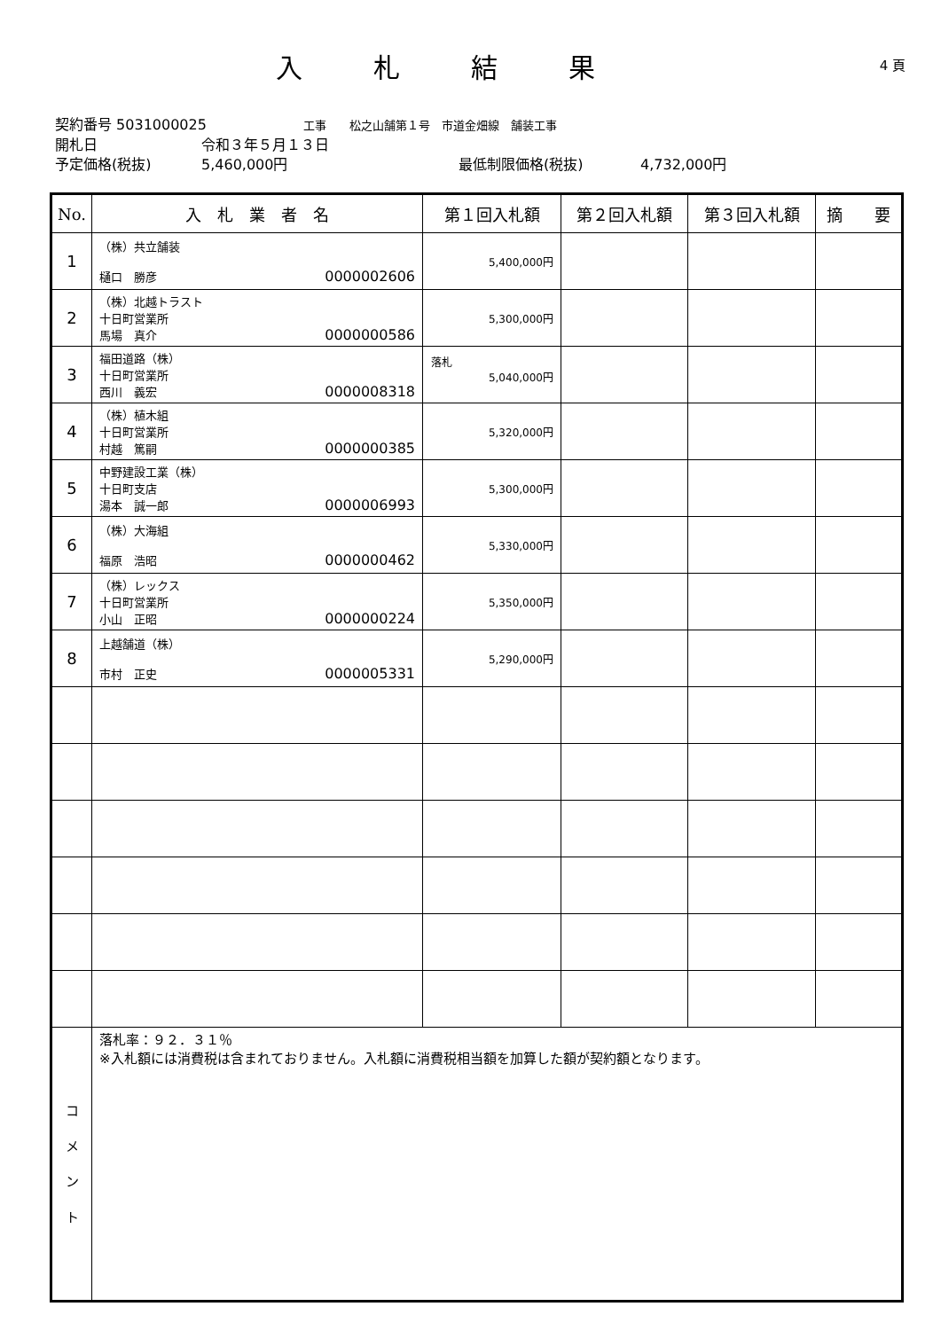入札結果
4 頁
契約番号 5031000025 工事　　松之山舗第１号　市道金畑線　舗装工事
開札日 令和３年５月１３日
予定価格(税抜) 5,460,000円 最低制限価格(税抜) 4,732,000円
| No. | 入 札 業 者 名 | 第１回入札額 | 第２回入札額 | 第３回入札額 | 摘 要 |
| --- | --- | --- | --- | --- | --- |
| 1 | （株）共立舗装 樋口 勝彦 0000002606 | 5,400,000円 | | | |
| 2 | （株）北越トラスト 十日町営業所 馬場 真介 0000000586 | 5,300,000円 | | | |
| 3 | 福田道路（株） 十日町営業所 西川 義宏 0000008318 | 落札 5,040,000円 | | | |
| 4 | （株）植木組 十日町営業所 村越 篤嗣 0000000385 | 5,320,000円 | | | |
| 5 | 中野建設工業（株） 十日町支店 湯本 誠一郎 0000006993 | 5,300,000円 | | | |
| 6 | （株）大海組 福原 浩昭 0000000462 | 5,330,000円 | | | |
| 7 | （株）レックス 十日町営業所 小山 正昭 0000000224 | 5,350,000円 | | | |
| 8 | 上越舗道（株） 市村 正史 0000005331 | 5,290,000円 | | | |
| コ メ ン ト | 落札率：９２．３１％ ※入札額には消費税は含まれておりません。入札額に消費税相当額を加算した額が契約額となります。 | | | | |